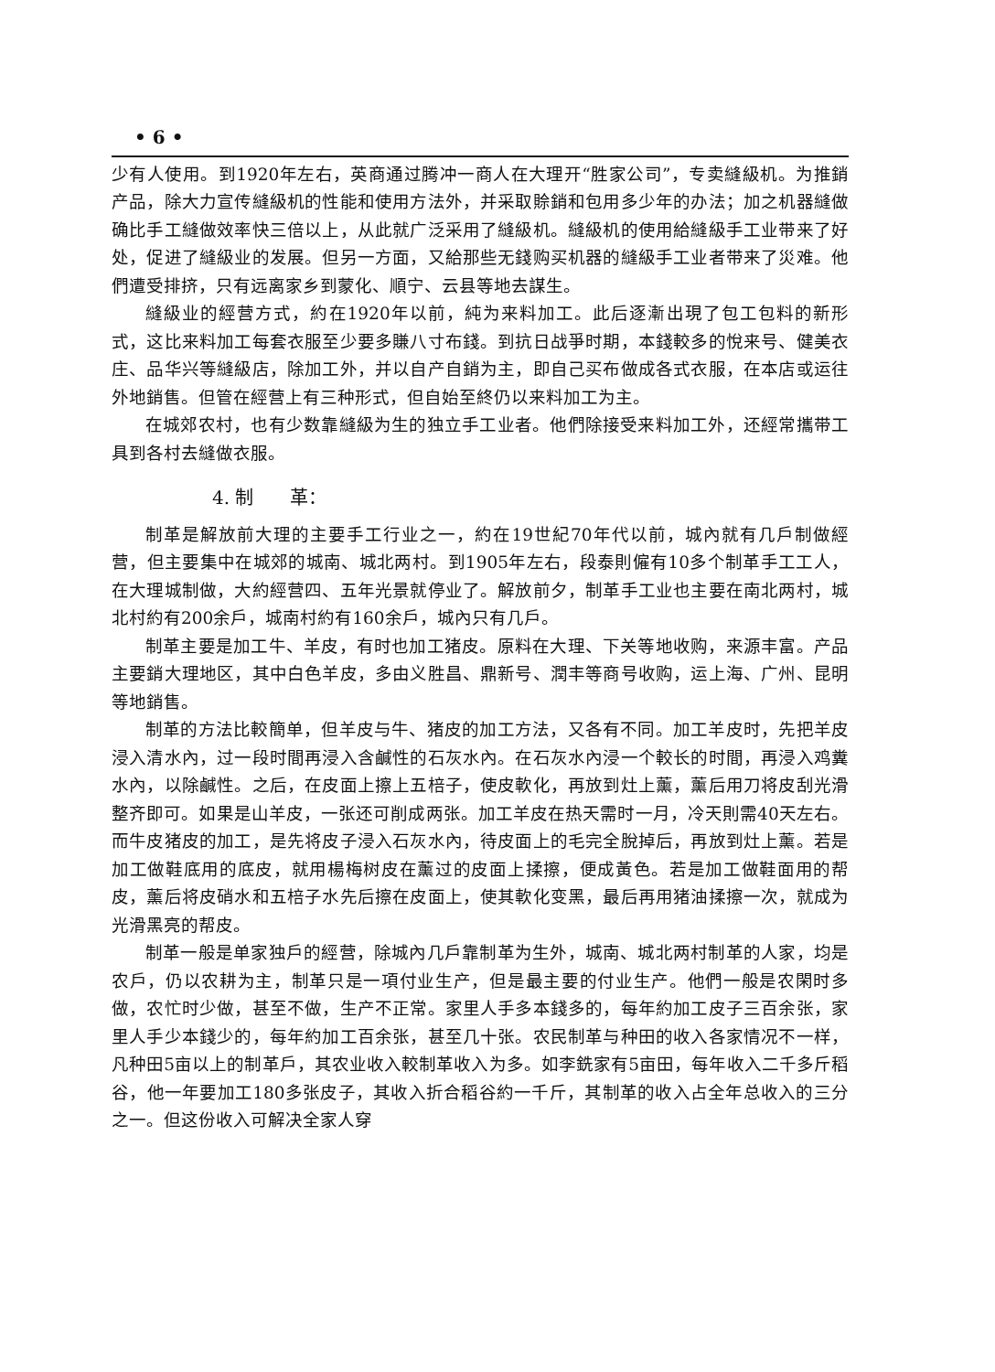• 6 •
少有人使用。到1920年左右，英商通过腾冲一商人在大理开“胜家公司”，专卖縫級机。为推銷产品，除大力宣传縫級机的性能和使用方法外，并采取賒銷和包用多少年的办法；加之机器縫做确比手工縫做效率快三倍以上，从此就广泛采用了縫級机。縫級机的使用給縫級手工业带来了好处，促进了縫級业的发展。但另一方面，又給那些无錢购买机器的縫級手工业者带来了災难。他們遭受排挤，只有远离家乡到蒙化、順宁、云县等地去謀生。
縫級业的經营方式，約在1920年以前，純为来料加工。此后逐漸出現了包工包料的新形式，这比来料加工每套衣服至少要多賺八寸布錢。到抗日战爭时期，本錢較多的悅来号、健美衣庄、品华兴等縫級店，除加工外，并以自产自銷为主，即自己买布做成各式衣服，在本店或运往外地銷售。但管在經营上有三种形式，但自始至終仍以来料加工为主。
在城郊农村，也有少数靠縫級为生的独立手工业者。他們除接受来料加工外，还經常攜带工具到各村去縫做衣服。
4. 制　　革：
制革是解放前大理的主要手工行业之一，約在19世紀70年代以前，城內就有几戶制做經营，但主要集中在城郊的城南、城北两村。到1905年左右，段泰則僱有10多个制革手工工人，在大理城制做，大約經营四、五年光景就停业了。解放前夕，制革手工业也主要在南北两村，城北村約有200余戶，城南村約有160余戶，城內只有几戶。
制革主要是加工牛、羊皮，有时也加工猪皮。原料在大理、下关等地收购，来源丰富。产品主要銷大理地区，其中白色羊皮，多由义胜昌、鼎新号、潤丰等商号收购，运上海、广州、昆明等地銷售。
制革的方法比較簡单，但羊皮与牛、猪皮的加工方法，又各有不同。加工羊皮时，先把羊皮浸入清水內，过一段时間再浸入含鹹性的石灰水內。在石灰水內浸一个較长的时間，再浸入鸡糞水內，以除鹹性。之后，在皮面上擦上五棓子，使皮軟化，再放到灶上薰，薰后用刀将皮刮光滑整齐即可。如果是山羊皮，一张还可削成两张。加工羊皮在热天需时一月，冷天則需40天左右。而牛皮猪皮的加工，是先将皮子浸入石灰水內，待皮面上的毛完全脫掉后，再放到灶上薰。若是加工做鞋底用的底皮，就用楊梅树皮在薰过的皮面上揉擦，便成黃色。若是加工做鞋面用的帮皮，薰后将皮硝水和五棓子水先后擦在皮面上，使其軟化变黑，最后再用猪油揉擦一次，就成为光滑黑亮的帮皮。
制革一般是单家独戶的經营，除城內几戶靠制革为生外，城南、城北两村制革的人家，均是农戶，仍以农耕为主，制革只是一項付业生产，但是最主要的付业生产。他們一般是农閑时多做，农忙时少做，甚至不做，生产不正常。家里人手多本錢多的，每年約加工皮子三百余张，家里人手少本錢少的，每年約加工百余张，甚至几十张。农民制革与种田的收入各家情况不一样，凡种田5亩以上的制革戶，其农业收入較制革收入为多。如李銑家有5亩田，每年收入二千多斤稻谷，他一年要加工180多张皮子，其收入折合稻谷約一千斤，其制革的收入占全年总收入的三分之一。但这份收入可解决全家人穿